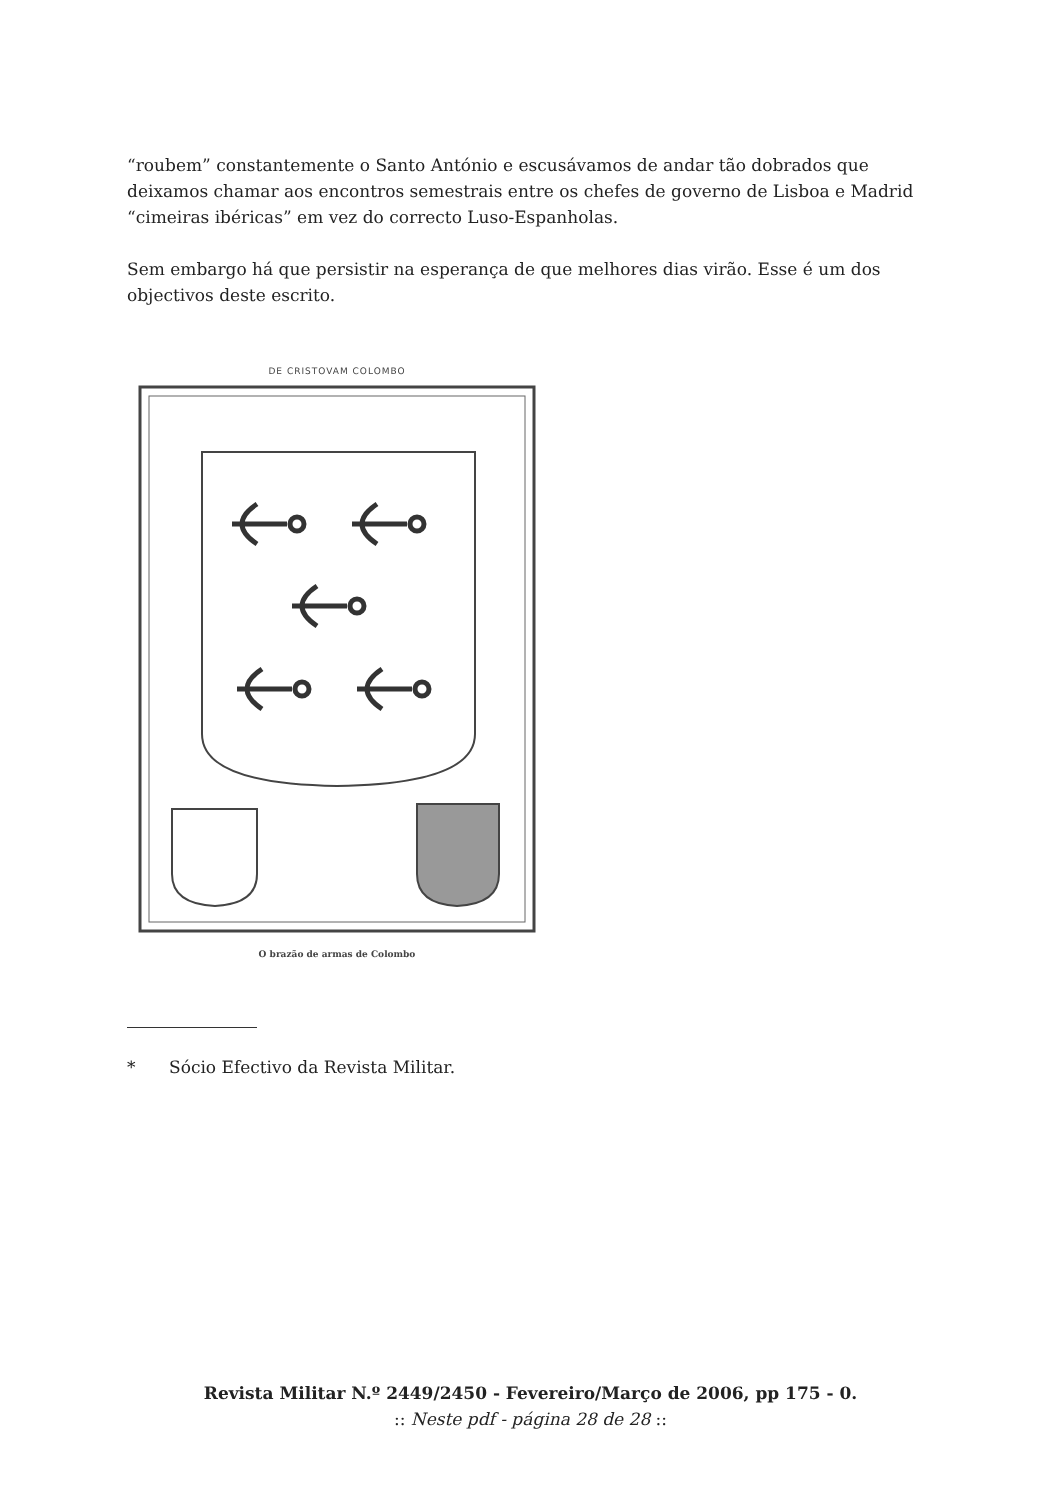“roubem” constantemente o Santo António e escusávamos de andar tão dobrados que deixamos chamar aos encontros semestrais entre os chefes de governo de Lisboa e Madrid “cimeiras ibéricas” em vez do correcto Luso-Espanholas.
Sem embargo há que persistir na esperança de que melhores dias virão. Esse é um dos objectivos deste escrito.
DE CRISTOVAM COLOMBO
O brazão de armas de Colombo
* Sócio Efectivo da Revista Militar.
Revista Militar N.º 2449/2450 - Fevereiro/Março de 2006, pp 175 - 0.
:: Neste pdf - página 28 de 28 ::